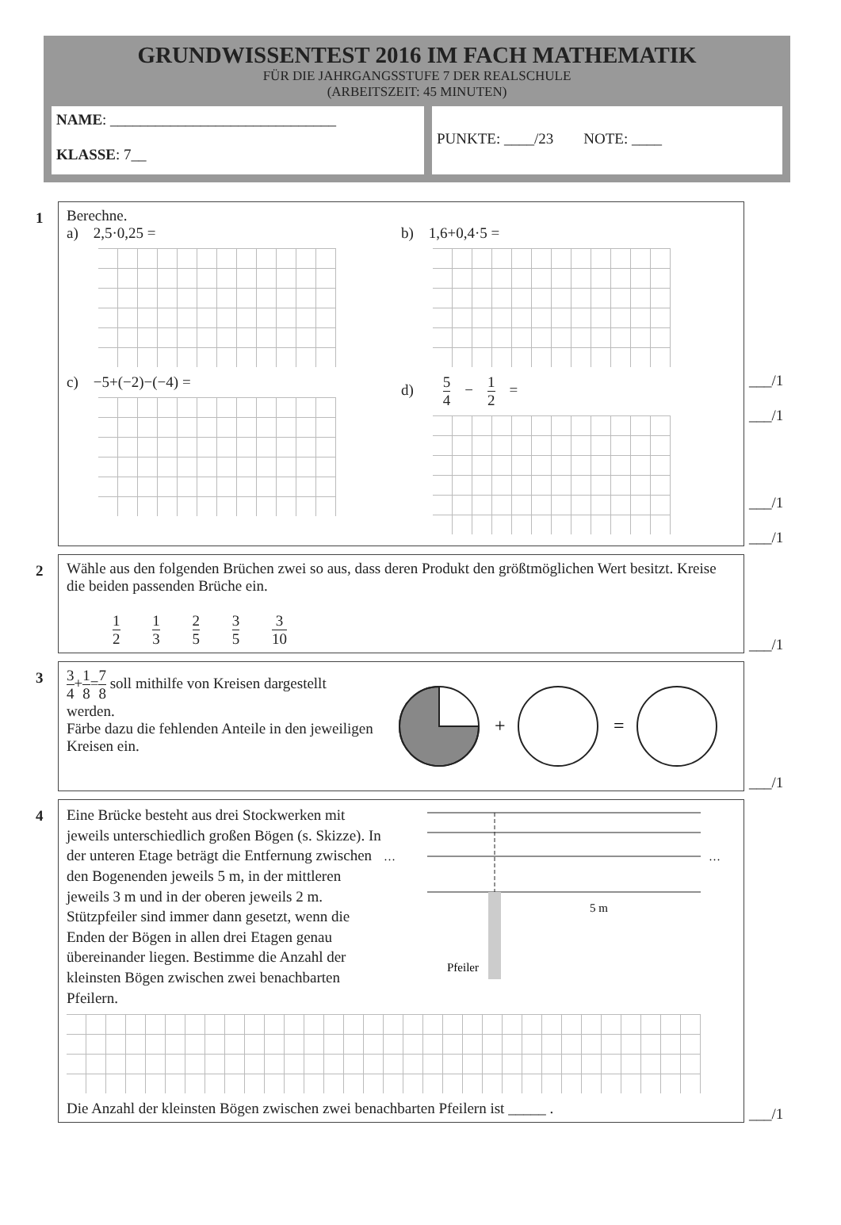GRUNDWISSENTEST 2016 IM FACH MATHEMATIK
FÜR DIE JAHRGANGSSTUFE 7 DER REALSCHULE
(ARBEITSZEIT: 45 MINUTEN)
NAME: ______________________________
KLASSE: 7__
PUNKTE: ____/23 NOTE: ____
1
Berechne.
a) 2,5·0,25 = b) 1,6+0,4·5 =
c) −5+(−2)−(−4) = d) 5 4 − 1 2 =
___/1
___/1
___/1
___/1
2
Wähle aus den folgenden Brüchen zwei so aus, dass deren Produkt den größtmöglichen Wert besitzt. Kreise die beiden passenden Brüche ein.
1 2 1 3 2 5 3 5 3 10
___/1
3
3 4+1 8=7 8 soll mithilfe von Kreisen dargestellt werden.
Färbe dazu die fehlenden Anteile in den jeweiligen Kreisen ein.
+
=
___/1
4
Eine Brücke besteht aus drei Stockwerken mit jeweils unterschiedlich großen Bögen (s. Skizze). In der unteren Etage beträgt die Entfernung zwischen den Bogenenden jeweils 5 m, in der mittleren jeweils 3 m und in der oberen jeweils 2 m. Stützpfeiler sind immer dann gesetzt, wenn die Enden der Bögen in allen drei Etagen genau übereinander liegen. Bestimme die Anzahl der kleinsten Bögen zwischen zwei benachbarten Pfeilern.
…
…
Pfeiler
5 m
Die Anzahl der kleinsten Bögen zwischen zwei benachbarten Pfeilern ist _____ .
___/1